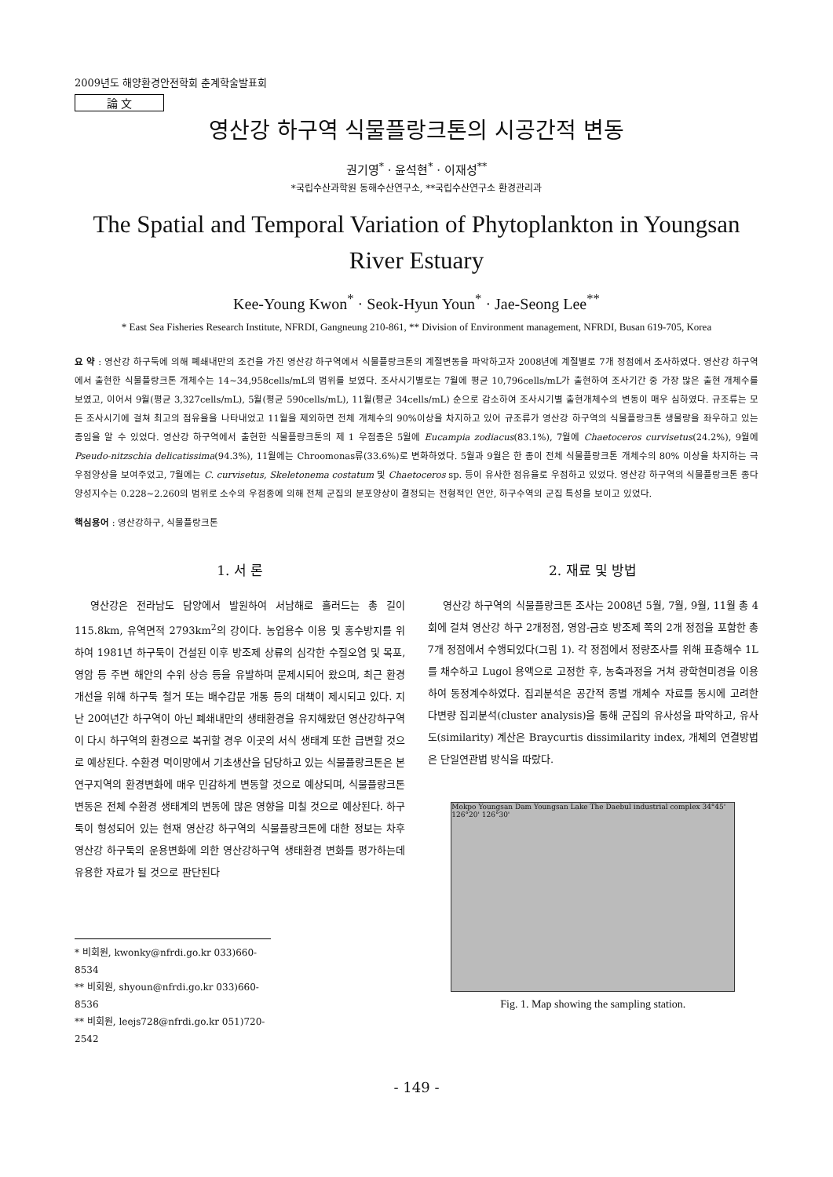2009년도 해양환경안전학회 춘계학술발표회
論 文
영산강 하구역 식물플랑크톤의 시공간적 변동
권기영<sup>*</sup> · 윤석현<sup>*</sup> · 이재성<sup>**</sup>
*국립수산과학원 동해수산연구소, **국립수산연구소 환경관리과
The Spatial and Temporal Variation of Phytoplankton in Youngsan River Estuary
Kee-Young Kwon<sup>*</sup> · Seok-Hyun Youn<sup>*</sup> · Jae-Seong Lee<sup>**</sup>
* East Sea Fisheries Research Institute, NFRDI, Gangneung 210-861, ** Division of Environment management, NFRDI, Busan 619-705, Korea
요 약 : 영산강 하구둑에 의해 폐쇄내만의 조건을 가진 영산강 하구역에서 식물플랑크톤의 계절변동을 파악하고자 2008년에 계절별로 7개 정점에서 조사하였다. 영산강 하구역에서 출현한 식물플랑크톤 개체수는 14~34,958cells/mL의 범위를 보였다. 조사시기별로는 7월에 평균 10,796cells/mL가 출현하여 조사기간 중 가장 많은 출현 개체수를 보였고, 이어서 9월(평균 3,327cells/mL), 5월(평균 590cells/mL), 11월(평균 34cells/mL) 순으로 감소하여 조사시기별 출현개체수의 변동이 매우 심하였다. 규조류는 모든 조사시기에 걸쳐 최고의 점유율을 나타내었고 11월을 제외하면 전체 개체수의 90%이상을 차지하고 있어 규조류가 영산강 하구역의 식물플랑크톤 생물량을 좌우하고 있는 종임을 알 수 있었다. 영산강 하구역에서 출현한 식물플랑크톤의 제 1 우점종은 5월에 Eucampia zodiacus(83.1%), 7월에 Chaetoceros curvisetus(24.2%), 9월에 Pseudo-nitzschia delicatissima(94.3%), 11월에는 Chroomonas류(33.6%)로 변화하였다. 5월과 9월은 한 종이 전체 식물플랑크톤 개체수의 80% 이상을 차지하는 극우점양상을 보여주었고, 7월에는 C. curvisetus, Skeletonema costatum 및 Chaetoceros sp. 등이 유사한 점유율로 우점하고 있었다. 영산강 하구역의 식물플랑크톤 종다양성지수는 0.228~2.260의 범위로 소수의 우점종에 의해 전체 군집의 분포양상이 결정되는 전형적인 연안, 하구수역의 군집 특성을 보이고 있었다.
핵심용어 : 영산강하구, 식물플랑크톤
1. 서 론
영산강은 전라남도 담양에서 발원하여 서남해로 흘러드는 총 길이 115.8km, 유역면적 2793km<sup>2</sup>의 강이다. 농업용수 이용 및 홍수방지를 위하여 1981년 하구둑이 건설된 이후 방조제 상류의 심각한 수질오염 및 목포, 영암 등 주변 해안의 수위 상승 등을 유발하며 문제시되어 왔으며, 최근 환경개선을 위해 하구둑 철거 또는 배수갑문 개통 등의 대책이 제시되고 있다. 지난 20여년간 하구역이 아닌 폐쇄내만의 생태환경을 유지해왔던 영산강하구역이 다시 하구역의 환경으로 복귀할 경우 이곳의 서식 생태계 또한 급변할 것으로 예상된다. 수환경 먹이망에서 기초생산을 담당하고 있는 식물플랑크톤은 본 연구지역의 환경변화에 매우 민감하게 변동할 것으로 예상되며, 식물플랑크톤 변동은 전체 수환경 생태계의 변동에 많은 영향을 미칠 것으로 예상된다. 하구둑이 형성되어 있는 현재 영산강 하구역의 식물플랑크톤에 대한 정보는 차후 영산강 하구둑의 운용변화에 의한 영산강하구역 생태환경 변화를 평가하는데 유용한 자료가 될 것으로 판단된다
* 비회원, kwonky@nfrdi.go.kr 033)660-8534
** 비회원, shyoun@nfrdi.go.kr 033)660-8536
** 비회원, leejs728@nfrdi.go.kr 051)720-2542
2. 재료 및 방법
영산강 하구역의 식물플랑크톤 조사는 2008년 5월, 7월, 9월, 11월 총 4회에 걸쳐 영산강 하구 2개정점, 영암-금호 방조제 쪽의 2개 정점을 포함한 총 7개 정점에서 수행되었다(그림 1). 각 정점에서 정량조사를 위해 표층해수 1L를 채수하고 Lugol 용액으로 고정한 후, 농축과정을 거쳐 광학현미경을 이용하여 동정계수하였다. 집괴분석은 공간적 종별 개체수 자료를 동시에 고려한 다변량 집괴분석(cluster analysis)을 통해 군집의 유사성을 파악하고, 유사도(similarity) 계산은 Braycurtis dissimilarity index, 개체의 연결방법은 단일연관법 방식을 따랐다.
Mokpo Youngsan Dam Youngsan Lake The Daebul industrial complex 34°45' 126°20' 126°30'
Fig. 1. Map showing the sampling station.
- 149 -